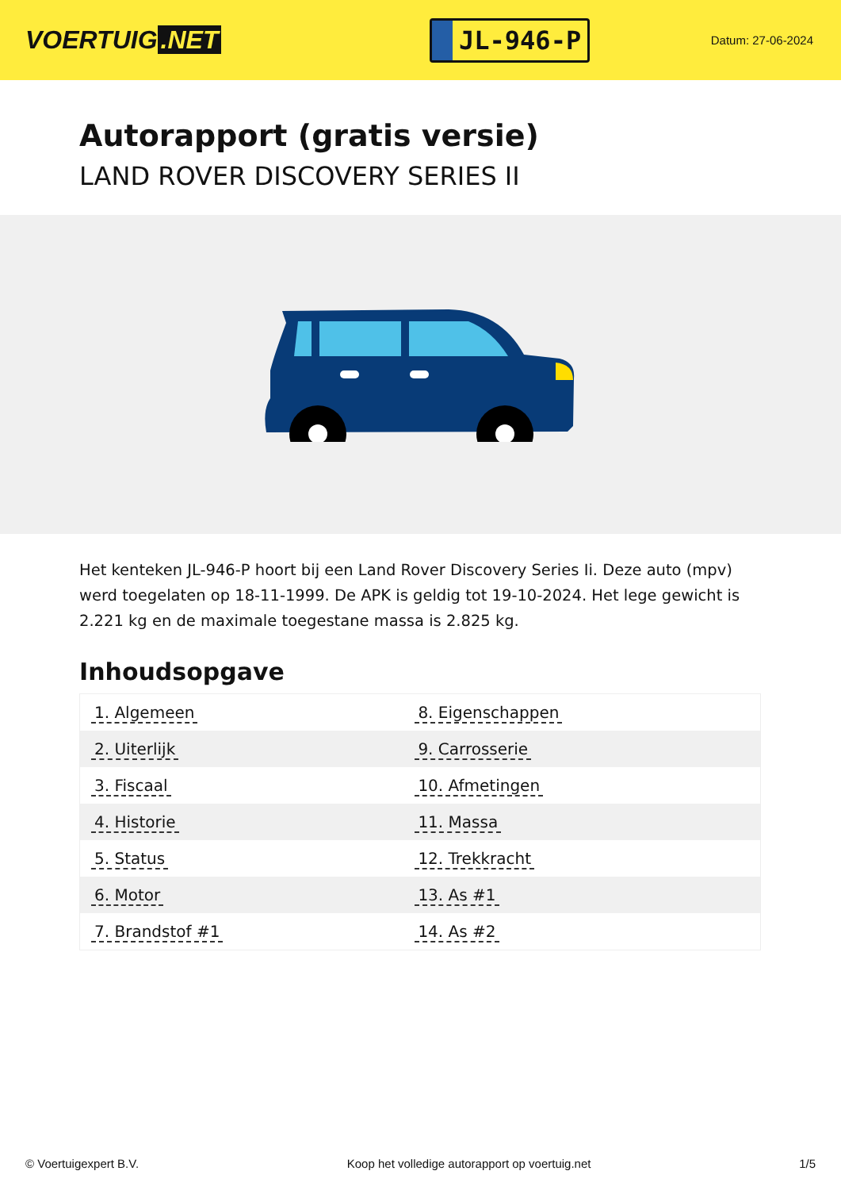VOERTUIG.NET
JL-946-P
Datum: 27-06-2024
Autorapport (gratis versie)
LAND ROVER DISCOVERY SERIES II
Het kenteken JL-946-P hoort bij een Land Rover Discovery Series Ii. Deze auto (mpv) werd toegelaten op 18-11-1999. De APK is geldig tot 19-10-2024. Het lege gewicht is 2.221 kg en de maximale toegestane massa is 2.825 kg.
Inhoudsopgave
| 1. Algemeen | 8. Eigenschappen |
| 2. Uiterlijk | 9. Carrosserie |
| 3. Fiscaal | 10. Afmetingen |
| 4. Historie | 11. Massa |
| 5. Status | 12. Trekkracht |
| 6. Motor | 13. As #1 |
| 7. Brandstof #1 | 14. As #2 |
© Voertuigexpert B.V. Koop het volledige autorapport op voertuig.net 1/5